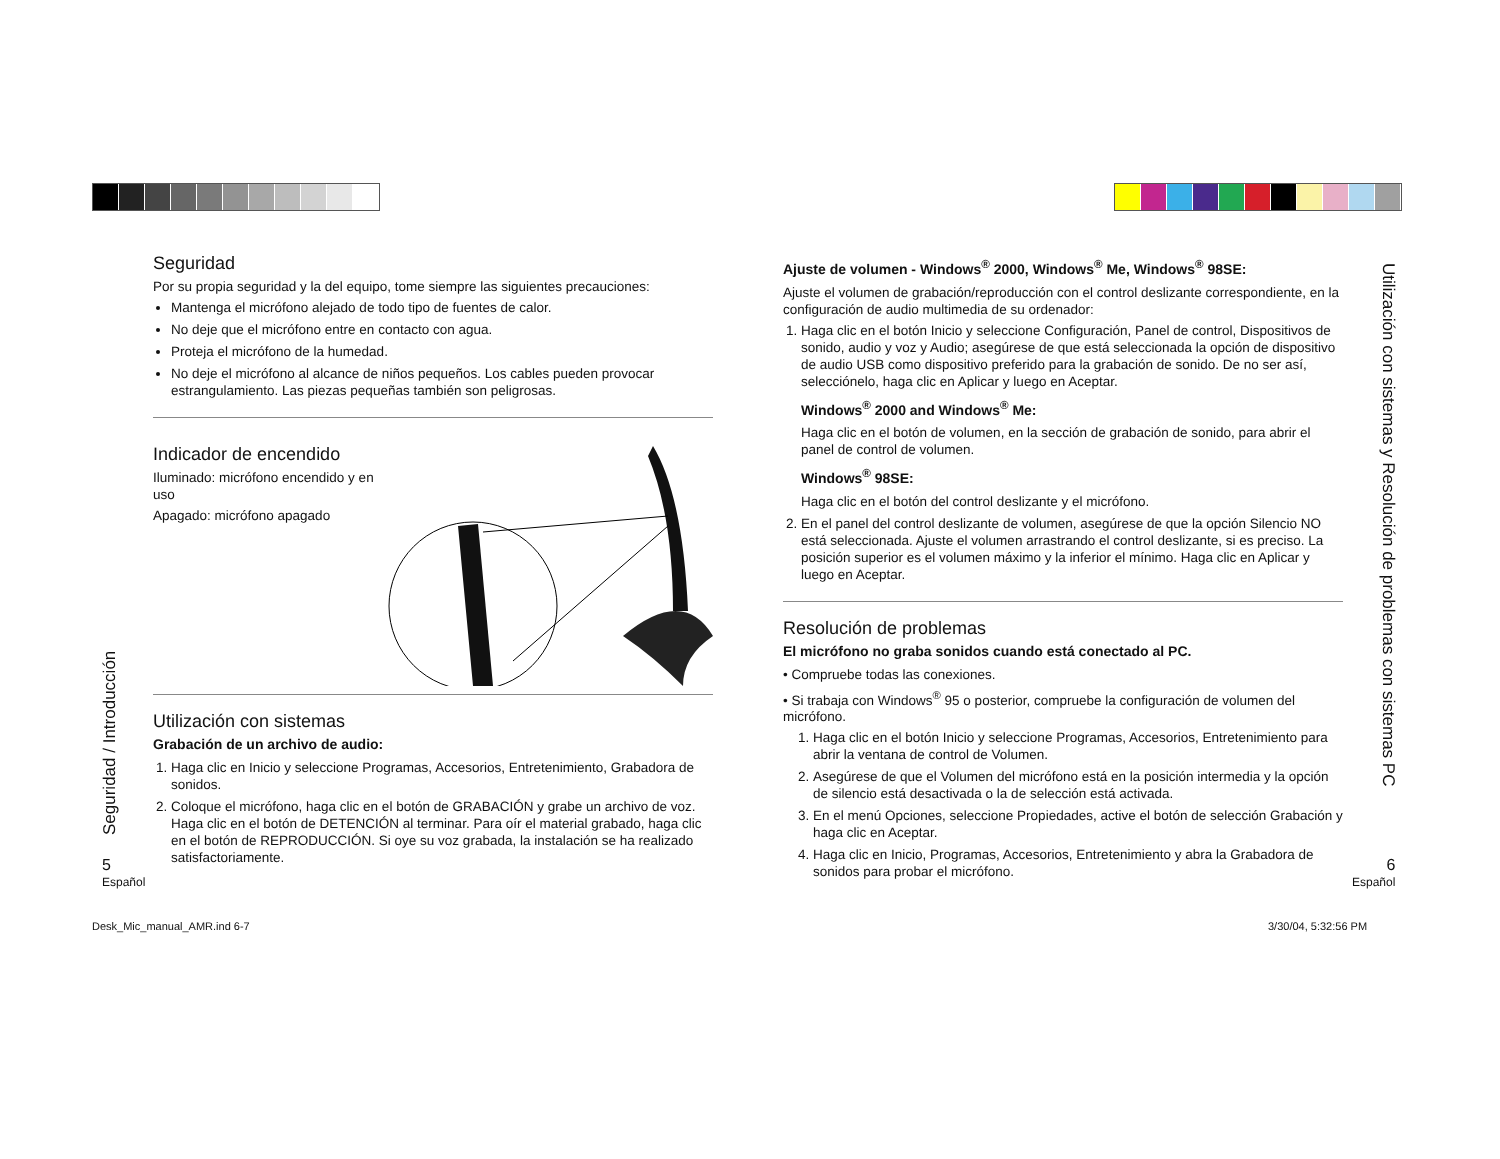Seguridad
Por su propia seguridad y la del equipo, tome siempre las siguientes precauciones:
Mantenga el micrófono alejado de todo tipo de fuentes de calor.
No deje que el micrófono entre en contacto con agua.
Proteja el micrófono de la humedad.
No deje el micrófono al alcance de niños pequeños. Los cables pueden provocar estrangulamiento. Las piezas pequeñas también son peligrosas.
Indicador de encendido
Iluminado: micrófono encendido y en uso
Apagado: micrófono apagado
Utilización con sistemas
Grabación de un archivo de audio:
1. Haga clic en Inicio y seleccione Programas, Accesorios, Entretenimiento, Grabadora de sonidos.
2. Coloque el micrófono, haga clic en el botón de GRABACIÓN y grabe un archivo de voz. Haga clic en el botón de DETENCIÓN al terminar. Para oír el material grabado, haga clic en el botón de REPRODUCCIÓN. Si oye su voz grabada, la instalación se ha realizado satisfactoriamente.
Ajuste de volumen - Windows<sup>®</sup> 2000, Windows<sup>®</sup> Me, Windows<sup>®</sup> 98SE:
Ajuste el volumen de grabación/reproducción con el control deslizante correspondiente, en la configuración de audio multimedia de su ordenador:
1. Haga clic en el botón Inicio y seleccione Configuración, Panel de control, Dispositivos de sonido, audio y voz y Audio; asegúrese de que está seleccionada la opción de dispositivo de audio USB como dispositivo preferido para la grabación de sonido. De no ser así, selecciónelo, haga clic en Aplicar y luego en Aceptar.
Windows<sup>®</sup> 2000 and Windows<sup>®</sup> Me:
Haga clic en el botón de volumen, en la sección de grabación de sonido, para abrir el panel de control de volumen.
Windows<sup>®</sup> 98SE:
Haga clic en el botón del control deslizante y el micrófono.
2. En el panel del control deslizante de volumen, asegúrese de que la opción Silencio NO está seleccionada. Ajuste el volumen arrastrando el control deslizante, si es preciso. La posición superior es el volumen máximo y la inferior el mínimo. Haga clic en Aplicar y luego en Aceptar.
Resolución de problemas
El micrófono no graba sonidos cuando está conectado al PC.
• Compruebe todas las conexiones.
• Si trabaja con Windows<sup>®</sup> 95 o posterior, compruebe la configuración de volumen del micrófono.
1. Haga clic en el botón Inicio y seleccione Programas, Accesorios, Entretenimiento para abrir la ventana de control de Volumen.
2. Asegúrese de que el Volumen del micrófono está en la posición intermedia y la opción de silencio está desactivada o la de selección está activada.
3. En el menú Opciones, seleccione Propiedades, active el botón de selección Grabación y haga clic en Aceptar.
4. Haga clic en Inicio, Programas, Accesorios, Entretenimiento y abra la Grabadora de sonidos para probar el micrófono.
Seguridad / Introducción
Utilización con sistemas y Resolución de problemas con sistemas PC
5
Español
6
Español
Desk_Mic_manual_AMR.ind 6-7 3/30/04, 5:32:56 PM